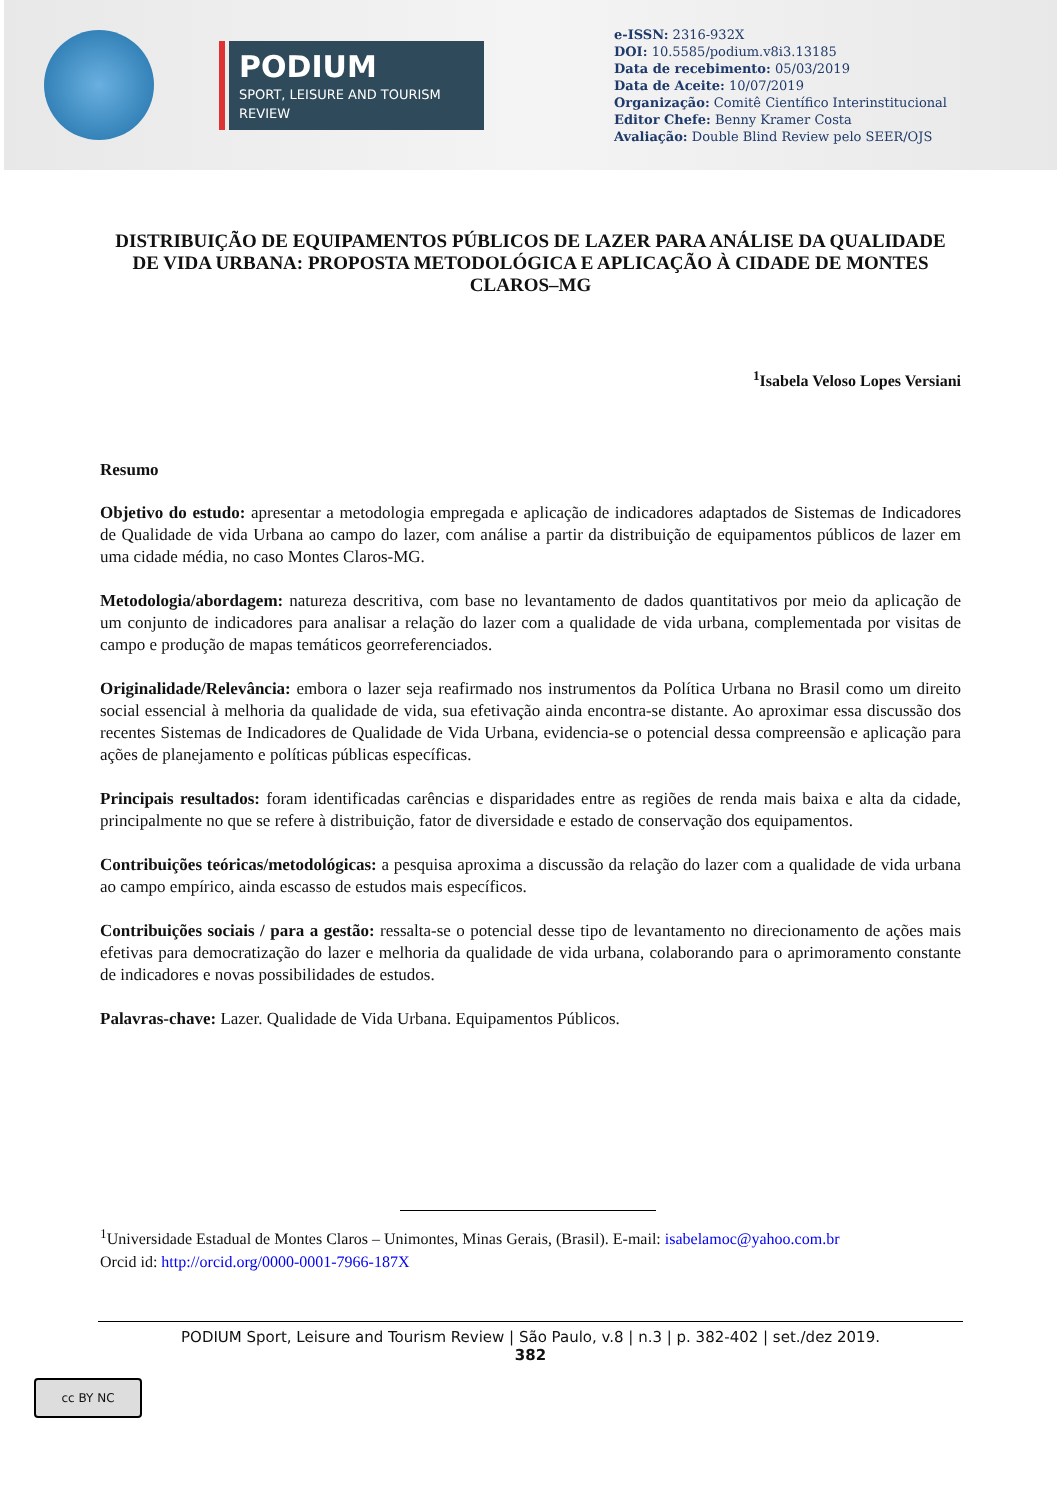PODIUM
SPORT, LEISURE AND TOURISM REVIEW
e-ISSN: 2316-932X
DOI: 10.5585/podium.v8i3.13185
Data de recebimento: 05/03/2019
Data de Aceite: 10/07/2019
Organização: Comitê Científico Interinstitucional
Editor Chefe: Benny Kramer Costa
Avaliação: Double Blind Review pelo SEER/OJS
DISTRIBUIÇÃO DE EQUIPAMENTOS PÚBLICOS DE LAZER PARA ANÁLISE DA QUALIDADE DE VIDA URBANA: PROPOSTA METODOLÓGICA E APLICAÇÃO À CIDADE DE MONTES CLAROS–MG
<sup>1</sup> Isabela Veloso Lopes Versiani
Resumo
Objetivo do estudo: apresentar a metodologia empregada e aplicação de indicadores adaptados de Sistemas de Indicadores de Qualidade de vida Urbana ao campo do lazer, com análise a partir da distribuição de equipamentos públicos de lazer em uma cidade média, no caso Montes Claros-MG.
Metodologia/abordagem: natureza descritiva, com base no levantamento de dados quantitativos por meio da aplicação de um conjunto de indicadores para analisar a relação do lazer com a qualidade de vida urbana, complementada por visitas de campo e produção de mapas temáticos georreferenciados.
Originalidade/Relevância: embora o lazer seja reafirmado nos instrumentos da Política Urbana no Brasil como um direito social essencial à melhoria da qualidade de vida, sua efetivação ainda encontra-se distante. Ao aproximar essa discussão dos recentes Sistemas de Indicadores de Qualidade de Vida Urbana, evidencia-se o potencial dessa compreensão e aplicação para ações de planejamento e políticas públicas específicas.
Principais resultados: foram identificadas carências e disparidades entre as regiões de renda mais baixa e alta da cidade, principalmente no que se refere à distribuição, fator de diversidade e estado de conservação dos equipamentos.
Contribuições teóricas/metodológicas: a pesquisa aproxima a discussão da relação do lazer com a qualidade de vida urbana ao campo empírico, ainda escasso de estudos mais específicos.
Contribuições sociais / para a gestão: ressalta-se o potencial desse tipo de levantamento no direcionamento de ações mais efetivas para democratização do lazer e melhoria da qualidade de vida urbana, colaborando para o aprimoramento constante de indicadores e novas possibilidades de estudos.
Palavras-chave: Lazer. Qualidade de Vida Urbana. Equipamentos Públicos.
<sup>1</sup> Universidade Estadual de Montes Claros – Unimontes, Minas Gerais, (Brasil). E-mail: isabelamoc@yahoo.com.br
Orcid id: http://orcid.org/0000-0001-7966-187X
PODIUM Sport, Leisure and Tourism Review | São Paulo, v.8 | n.3 | p. 382-402 | set./dez 2019.
382
cc BY NC